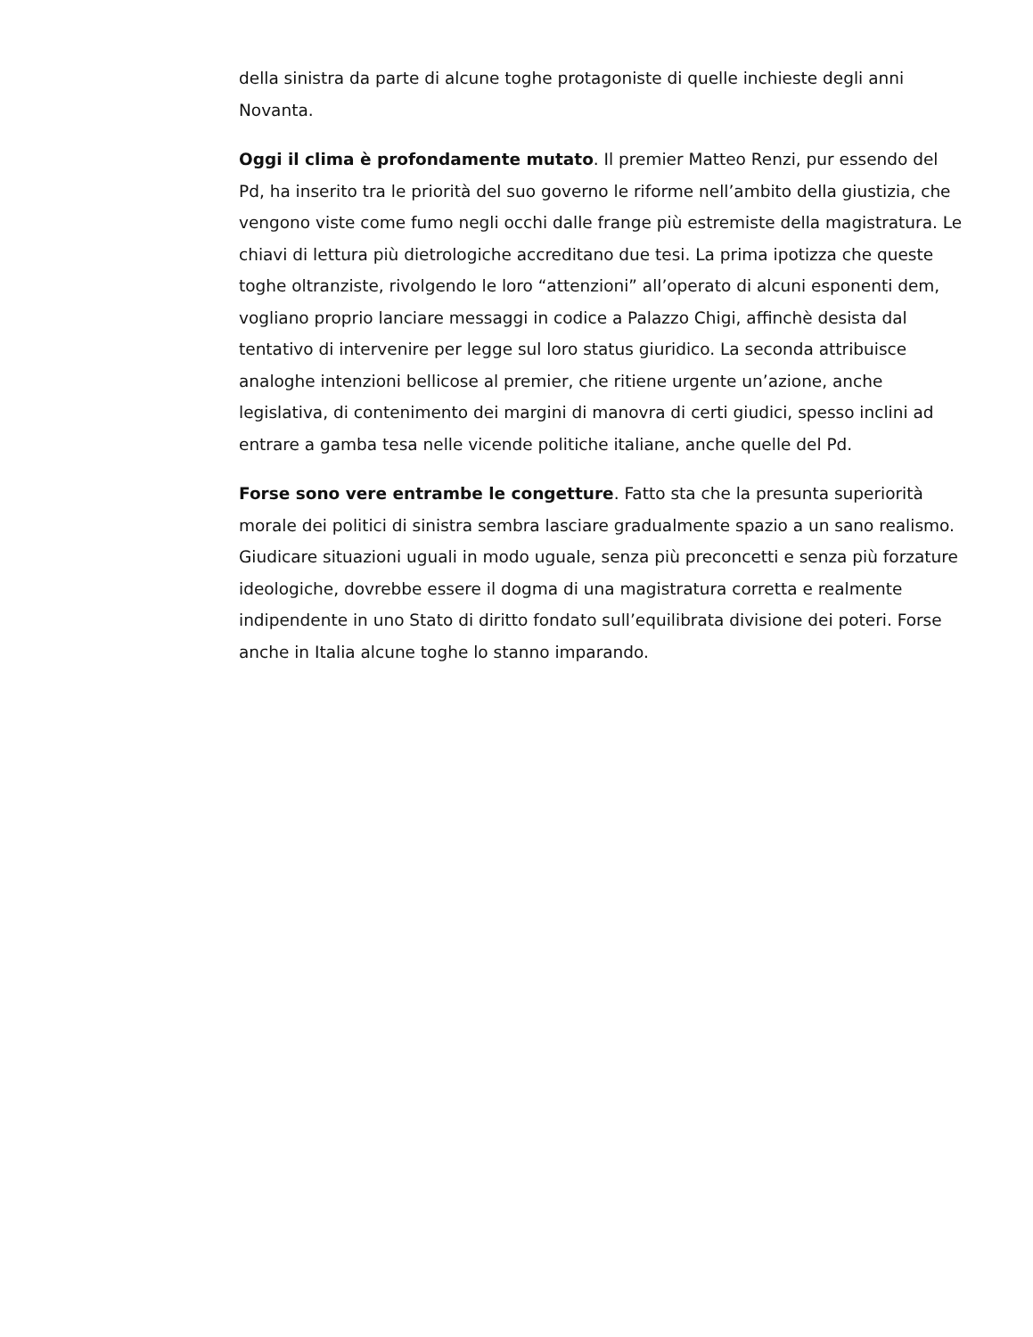della sinistra da parte di alcune toghe protagoniste di quelle inchieste degli anni Novanta.
Oggi il clima è profondamente mutato. Il premier Matteo Renzi, pur essendo del Pd, ha inserito tra le priorità del suo governo le riforme nell’ambito della giustizia, che vengono viste come fumo negli occhi dalle frange più estremiste della magistratura. Le chiavi di lettura più dietrologiche accreditano due tesi. La prima ipotizza che queste toghe oltranziste, rivolgendo le loro “attenzioni” all’operato di alcuni esponenti dem, vogliano proprio lanciare messaggi in codice a Palazzo Chigi, affinchè desista dal tentativo di intervenire per legge sul loro status giuridico. La seconda attribuisce analoghe intenzioni bellicose al premier, che ritiene urgente un’azione, anche legislativa, di contenimento dei margini di manovra di certi giudici, spesso inclini ad entrare a gamba tesa nelle vicende politiche italiane, anche quelle del Pd.
Forse sono vere entrambe le congetture. Fatto sta che la presunta superiorità morale dei politici di sinistra sembra lasciare gradualmente spazio a un sano realismo. Giudicare situazioni uguali in modo uguale, senza più preconcetti e senza più forzature ideologiche, dovrebbe essere il dogma di una magistratura corretta e realmente indipendente in uno Stato di diritto fondato sull’equilibrata divisione dei poteri. Forse anche in Italia alcune toghe lo stanno imparando.